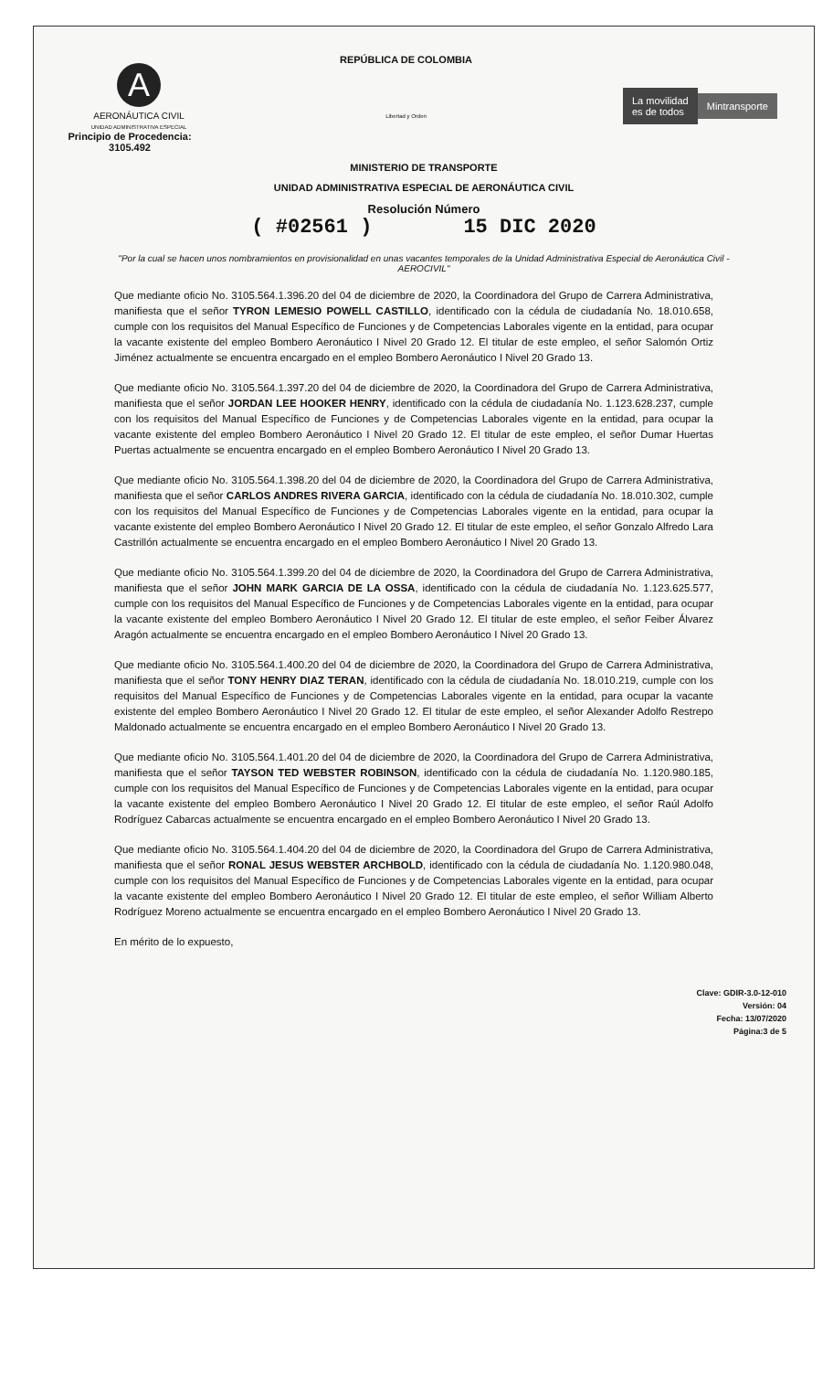A
AERONÁUTICA CIVIL
UNIDAD ADMINISTRATIVA ESPECIAL
REPÚBLICA DE COLOMBIA
Libertad y Orden
La movilidad
es de todos Mintransporte
Principio de Procedencia:
3105.492
MINISTERIO DE TRANSPORTE
UNIDAD ADMINISTRATIVA ESPECIAL DE AERONÁUTICA CIVIL
Resolución Número
( #02561 ) 15 DIC 2020
"Por la cual se hacen unos nombramientos en provisionalidad en unas vacantes temporales de la Unidad Administrativa Especial de Aeronáutica Civil -AEROCIVIL"
Que mediante oficio No. 3105.564.1.396.20 del 04 de diciembre de 2020, la Coordinadora del Grupo de Carrera Administrativa, manifiesta que el señor TYRON LEMESIO POWELL CASTILLO, identificado con la cédula de ciudadanía No. 18.010.658, cumple con los requisitos del Manual Específico de Funciones y de Competencias Laborales vigente en la entidad, para ocupar la vacante existente del empleo Bombero Aeronáutico I Nivel 20 Grado 12. El titular de este empleo, el señor Salomón Ortiz Jiménez actualmente se encuentra encargado en el empleo Bombero Aeronáutico I Nivel 20 Grado 13.
Que mediante oficio No. 3105.564.1.397.20 del 04 de diciembre de 2020, la Coordinadora del Grupo de Carrera Administrativa, manifiesta que el señor JORDAN LEE HOOKER HENRY, identificado con la cédula de ciudadanía No. 1.123.628.237, cumple con los requisitos del Manual Específico de Funciones y de Competencias Laborales vigente en la entidad, para ocupar la vacante existente del empleo Bombero Aeronáutico I Nivel 20 Grado 12. El titular de este empleo, el señor Dumar Huertas Puertas actualmente se encuentra encargado en el empleo Bombero Aeronáutico I Nivel 20 Grado 13.
Que mediante oficio No. 3105.564.1.398.20 del 04 de diciembre de 2020, la Coordinadora del Grupo de Carrera Administrativa, manifiesta que el señor CARLOS ANDRES RIVERA GARCIA, identificado con la cédula de ciudadanía No. 18.010.302, cumple con los requisitos del Manual Específico de Funciones y de Competencias Laborales vigente en la entidad, para ocupar la vacante existente del empleo Bombero Aeronáutico I Nivel 20 Grado 12. El titular de este empleo, el señor Gonzalo Alfredo Lara Castrillón actualmente se encuentra encargado en el empleo Bombero Aeronáutico I Nivel 20 Grado 13.
Que mediante oficio No. 3105.564.1.399.20 del 04 de diciembre de 2020, la Coordinadora del Grupo de Carrera Administrativa, manifiesta que el señor JOHN MARK GARCIA DE LA OSSA, identificado con la cédula de ciudadanía No. 1.123.625.577, cumple con los requisitos del Manual Específico de Funciones y de Competencias Laborales vigente en la entidad, para ocupar la vacante existente del empleo Bombero Aeronáutico I Nivel 20 Grado 12. El titular de este empleo, el señor Feiber Álvarez Aragón actualmente se encuentra encargado en el empleo Bombero Aeronáutico I Nivel 20 Grado 13.
Que mediante oficio No. 3105.564.1.400.20 del 04 de diciembre de 2020, la Coordinadora del Grupo de Carrera Administrativa, manifiesta que el señor TONY HENRY DIAZ TERAN, identificado con la cédula de ciudadanía No. 18.010.219, cumple con los requisitos del Manual Específico de Funciones y de Competencias Laborales vigente en la entidad, para ocupar la vacante existente del empleo Bombero Aeronáutico I Nivel 20 Grado 12. El titular de este empleo, el señor Alexander Adolfo Restrepo Maldonado actualmente se encuentra encargado en el empleo Bombero Aeronáutico I Nivel 20 Grado 13.
Que mediante oficio No. 3105.564.1.401.20 del 04 de diciembre de 2020, la Coordinadora del Grupo de Carrera Administrativa, manifiesta que el señor TAYSON TED WEBSTER ROBINSON, identificado con la cédula de ciudadanía No. 1.120.980.185, cumple con los requisitos del Manual Específico de Funciones y de Competencias Laborales vigente en la entidad, para ocupar la vacante existente del empleo Bombero Aeronáutico I Nivel 20 Grado 12. El titular de este empleo, el señor Raúl Adolfo Rodríguez Cabarcas actualmente se encuentra encargado en el empleo Bombero Aeronáutico I Nivel 20 Grado 13.
Que mediante oficio No. 3105.564.1.404.20 del 04 de diciembre de 2020, la Coordinadora del Grupo de Carrera Administrativa, manifiesta que el señor RONAL JESUS WEBSTER ARCHBOLD, identificado con la cédula de ciudadanía No. 1.120.980.048, cumple con los requisitos del Manual Específico de Funciones y de Competencias Laborales vigente en la entidad, para ocupar la vacante existente del empleo Bombero Aeronáutico I Nivel 20 Grado 12. El titular de este empleo, el señor William Alberto Rodríguez Moreno actualmente se encuentra encargado en el empleo Bombero Aeronáutico I Nivel 20 Grado 13.
En mérito de lo expuesto,
Clave: GDIR-3.0-12-010
Versión: 04
Fecha: 13/07/2020
Página:3 de 5